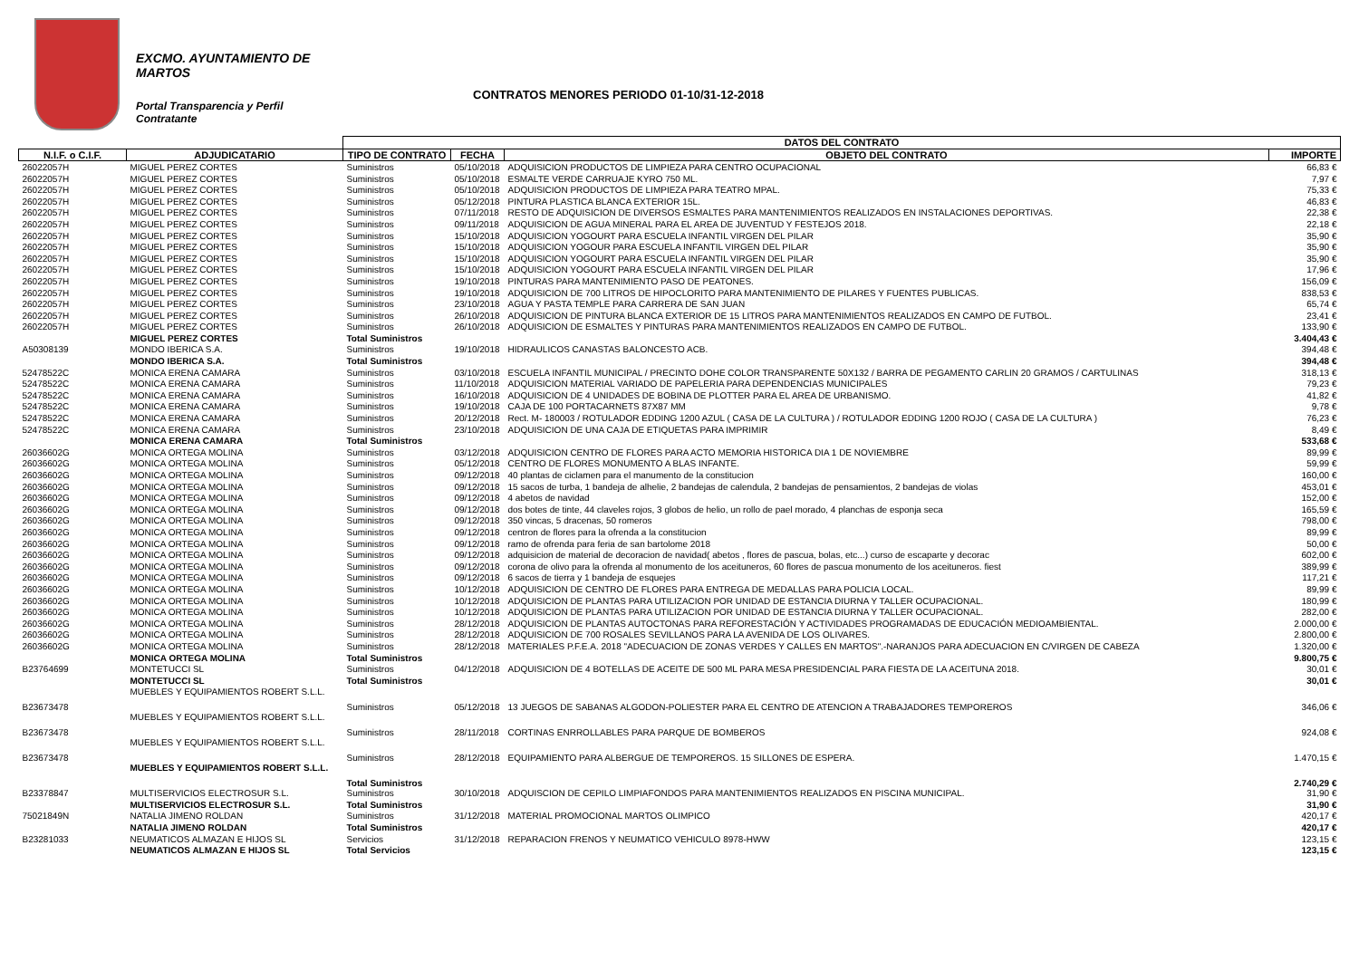EXCMO. AYUNTAMIENTO DE
MARTOS
Portal Transparencia y Perfil
Contratante
CONTRATOS MENORES PERIODO 01-10/31-12-2018
| | | DATOS DEL CONTRATO | | | |
| N.I.F. o C.I.F. | ADJUDICATARIO | TIPO DE CONTRATO | FECHA | OBJETO DEL CONTRATO | IMPORTE |
| 26022057H | MIGUEL PEREZ CORTES | Suministros | 05/10/2018 | ADQUISICION PRODUCTOS DE LIMPIEZA PARA CENTRO OCUPACIONAL | 66,83 € |
| 26022057H | MIGUEL PEREZ CORTES | Suministros | 05/10/2018 | ESMALTE VERDE CARRUAJE KYRO 750 ML. | 7,97 € |
| 26022057H | MIGUEL PEREZ CORTES | Suministros | 05/10/2018 | ADQUISICION PRODUCTOS DE LIMPIEZA PARA TEATRO MPAL. | 75,33 € |
| 26022057H | MIGUEL PEREZ CORTES | Suministros | 05/12/2018 | PINTURA PLASTICA BLANCA EXTERIOR 15L. | 46,83 € |
| 26022057H | MIGUEL PEREZ CORTES | Suministros | 07/11/2018 | RESTO DE ADQUISICION DE DIVERSOS ESMALTES PARA MANTENIMIENTOS REALIZADOS EN INSTALACIONES DEPORTIVAS. | 22,38 € |
| 26022057H | MIGUEL PEREZ CORTES | Suministros | 09/11/2018 | ADQUISICION DE AGUA MINERAL PARA EL AREA DE JUVENTUD Y FESTEJOS 2018. | 22,18 € |
| 26022057H | MIGUEL PEREZ CORTES | Suministros | 15/10/2018 | ADQUISICION YOGOURT PARA ESCUELA INFANTIL VIRGEN DEL PILAR | 35,90 € |
| 26022057H | MIGUEL PEREZ CORTES | Suministros | 15/10/2018 | ADQUISICION YOGOUR PARA ESCUELA INFANTIL VIRGEN DEL PILAR | 35,90 € |
| 26022057H | MIGUEL PEREZ CORTES | Suministros | 15/10/2018 | ADQUISICION YOGOURT PARA ESCUELA INFANTIL VIRGEN DEL PILAR | 35,90 € |
| 26022057H | MIGUEL PEREZ CORTES | Suministros | 15/10/2018 | ADQUISICION YOGOURT PARA ESCUELA INFANTIL VIRGEN DEL PILAR | 17,96 € |
| 26022057H | MIGUEL PEREZ CORTES | Suministros | 19/10/2018 | PINTURAS PARA MANTENIMIENTO PASO DE PEATONES. | 156,09 € |
| 26022057H | MIGUEL PEREZ CORTES | Suministros | 19/10/2018 | ADQUISICION DE 700 LITROS DE HIPOCLORITO PARA MANTENIMIENTO DE PILARES Y FUENTES PUBLICAS. | 838,53 € |
| 26022057H | MIGUEL PEREZ CORTES | Suministros | 23/10/2018 | AGUA Y PASTA TEMPLE PARA CARRERA DE SAN JUAN | 65,74 € |
| 26022057H | MIGUEL PEREZ CORTES | Suministros | 26/10/2018 | ADQUISICION DE PINTURA BLANCA EXTERIOR DE 15 LITROS PARA MANTENIMIENTOS REALIZADOS EN CAMPO DE FUTBOL. | 23,41 € |
| 26022057H | MIGUEL PEREZ CORTES | Suministros | 26/10/2018 | ADQUISICION DE ESMALTES Y PINTURAS PARA MANTENIMIENTOS REALIZADOS EN CAMPO DE FUTBOL. | 133,90 € |
| | MIGUEL PEREZ CORTES | Total Suministros | | | 3.404,43 € |
| A50308139 | MONDO IBERICA S.A. | Suministros | 19/10/2018 | HIDRAULICOS CANASTAS BALONCESTO ACB. | 394,48 € |
| | MONDO IBERICA S.A. | Total Suministros | | | 394,48 € |
| 52478522C | MONICA ERENA CAMARA | Suministros | 03/10/2018 | ESCUELA INFANTIL MUNICIPAL / PRECINTO DOHE COLOR TRANSPARENTE 50X132 / BARRA DE PEGAMENTO CARLIN 20 GRAMOS / CARTULINAS | 318,13 € |
| 52478522C | MONICA ERENA CAMARA | Suministros | 11/10/2018 | ADQUISICION MATERIAL VARIADO DE PAPELERIA PARA DEPENDENCIAS MUNICIPALES | 79,23 € |
| 52478522C | MONICA ERENA CAMARA | Suministros | 16/10/2018 | ADQUISICION DE 4 UNIDADES DE BOBINA DE PLOTTER PARA EL AREA DE URBANISMO. | 41,82 € |
| 52478522C | MONICA ERENA CAMARA | Suministros | 19/10/2018 | CAJA DE 100 PORTACARNETS 87X87 MM | 9,78 € |
| 52478522C | MONICA ERENA CAMARA | Suministros | 20/12/2018 | Rect. M- 180003 / ROTULADOR EDDING 1200 AZUL ( CASA DE LA CULTURA ) / ROTULADOR EDDING 1200 ROJO ( CASA DE LA CULTURA ) | 76,23 € |
| 52478522C | MONICA ERENA CAMARA | Suministros | 23/10/2018 | ADQUISICION DE UNA CAJA DE ETIQUETAS PARA IMPRIMIR | 8,49 € |
| | MONICA ERENA CAMARA | Total Suministros | | | 533,68 € |
| 26036602G | MONICA ORTEGA MOLINA | Suministros | 03/12/2018 | ADQUISICION CENTRO DE FLORES PARA ACTO MEMORIA HISTORICA DIA 1 DE NOVIEMBRE | 89,99 € |
| 26036602G | MONICA ORTEGA MOLINA | Suministros | 05/12/2018 | CENTRO DE FLORES MONUMENTO A BLAS INFANTE. | 59,99 € |
| 26036602G | MONICA ORTEGA MOLINA | Suministros | 09/12/2018 | 40 plantas de ciclamen para el manumento de la constitucion | 160,00 € |
| 26036602G | MONICA ORTEGA MOLINA | Suministros | 09/12/2018 | 15 sacos de turba, 1 bandeja de alhelie, 2 bandejas de calendula, 2 bandejas de pensamientos, 2 bandejas de violas | 453,01 € |
| 26036602G | MONICA ORTEGA MOLINA | Suministros | 09/12/2018 | 4 abetos de navidad | 152,00 € |
| 26036602G | MONICA ORTEGA MOLINA | Suministros | 09/12/2018 | dos botes de tinte, 44 claveles rojos, 3 globos de helio, un rollo de pael morado, 4 planchas de esponja seca | 165,59 € |
| 26036602G | MONICA ORTEGA MOLINA | Suministros | 09/12/2018 | 350 vincas, 5 dracenas, 50 romeros | 798,00 € |
| 26036602G | MONICA ORTEGA MOLINA | Suministros | 09/12/2018 | centron de flores para la ofrenda a la constitucion | 89,99 € |
| 26036602G | MONICA ORTEGA MOLINA | Suministros | 09/12/2018 | ramo de ofrenda para feria de san bartolome 2018 | 50,00 € |
| 26036602G | MONICA ORTEGA MOLINA | Suministros | 09/12/2018 | adquisicion de material de decoracion de navidad( abetos , flores de pascua, bolas, etc...) curso de escaparte y decorac | 602,00 € |
| 26036602G | MONICA ORTEGA MOLINA | Suministros | 09/12/2018 | corona de olivo para la ofrenda al monumento de los aceituneros, 60 flores de pascua monumento de los aceituneros. fiest | 389,99 € |
| 26036602G | MONICA ORTEGA MOLINA | Suministros | 09/12/2018 | 6 sacos de tierra y 1 bandeja de esquejes | 117,21 € |
| 26036602G | MONICA ORTEGA MOLINA | Suministros | 10/12/2018 | ADQUISICION DE CENTRO DE FLORES PARA ENTREGA DE MEDALLAS PARA POLICIA LOCAL. | 89,99 € |
| 26036602G | MONICA ORTEGA MOLINA | Suministros | 10/12/2018 | ADQUISICION DE PLANTAS PARA UTILIZACION POR UNIDAD DE ESTANCIA DIURNA Y TALLER OCUPACIONAL. | 180,99 € |
| 26036602G | MONICA ORTEGA MOLINA | Suministros | 10/12/2018 | ADQUISICION DE PLANTAS PARA UTILIZACION POR UNIDAD DE ESTANCIA DIURNA Y TALLER OCUPACIONAL. | 282,00 € |
| 26036602G | MONICA ORTEGA MOLINA | Suministros | 28/12/2018 | ADQUISICION DE PLANTAS AUTOCTONAS PARA REFORESTACIÓN Y ACTIVIDADES PROGRAMADAS DE EDUCACIÓN MEDIOAMBIENTAL. | 2.000,00 € |
| 26036602G | MONICA ORTEGA MOLINA | Suministros | 28/12/2018 | ADQUISICION DE 700 ROSALES SEVILLANOS PARA LA AVENIDA DE LOS OLIVARES. | 2.800,00 € |
| 26036602G | MONICA ORTEGA MOLINA | Suministros | 28/12/2018 | MATERIALES P.F.E.A. 2018 "ADECUACION DE ZONAS VERDES Y CALLES EN MARTOS".-NARANJOS PARA ADECUACION EN C/VIRGEN DE CABEZA | 1.320,00 € |
| | MONICA ORTEGA MOLINA | Total Suministros | | | 9.800,75 € |
| B23764699 | MONTETUCCI SL | Suministros | 04/12/2018 | ADQUISICION DE 4 BOTELLAS DE ACEITE DE 500 ML PARA MESA PRESIDENCIAL PARA FIESTA DE LA ACEITUNA 2018. | 30,01 € |
| | MONTETUCCI SL | Total Suministros | | | 30,01 € |
| B23673478 | MUEBLES Y EQUIPAMIENTOS ROBERT S.L.L. | Suministros | 05/12/2018 | 13 JUEGOS DE SABANAS ALGODON-POLIESTER PARA EL CENTRO DE ATENCION A TRABAJADORES TEMPOREROS | 346,06 € |
| B23673478 | MUEBLES Y EQUIPAMIENTOS ROBERT S.L.L. | Suministros | 28/11/2018 | CORTINAS ENRROLLABLES PARA PARQUE DE BOMBEROS | 924,08 € |
| B23673478 | MUEBLES Y EQUIPAMIENTOS ROBERT S.L.L. | Suministros | 28/12/2018 | EQUIPAMIENTO PARA ALBERGUE DE TEMPOREROS. 15 SILLONES DE ESPERA. | 1.470,15 € |
| | MUEBLES Y EQUIPAMIENTOS ROBERT S.L.L. | Total Suministros | | | 2.740,29 € |
| B23378847 | MULTISERVICIOS ELECTROSUR S.L. | Suministros | 30/10/2018 | ADQUISCION DE CEPILO LIMPIAFONDOS PARA MANTENIMIENTOS REALIZADOS EN PISCINA MUNICIPAL. | 31,90 € |
| | MULTISERVICIOS ELECTROSUR S.L. | Total Suministros | | | 31,90 € |
| 75021849N | NATALIA JIMENO ROLDAN | Suministros | 31/12/2018 | MATERIAL PROMOCIONAL MARTOS OLIMPICO | 420,17 € |
| | NATALIA JIMENO ROLDAN | Total Suministros | | | 420,17 € |
| B23281033 | NEUMATICOS ALMAZAN E HIJOS SL | Servicios | 31/12/2018 | REPARACION FRENOS Y NEUMATICO VEHICULO 8978-HWW | 123,15 € |
| | NEUMATICOS ALMAZAN E HIJOS SL | Total Servicios | | | 123,15 € |